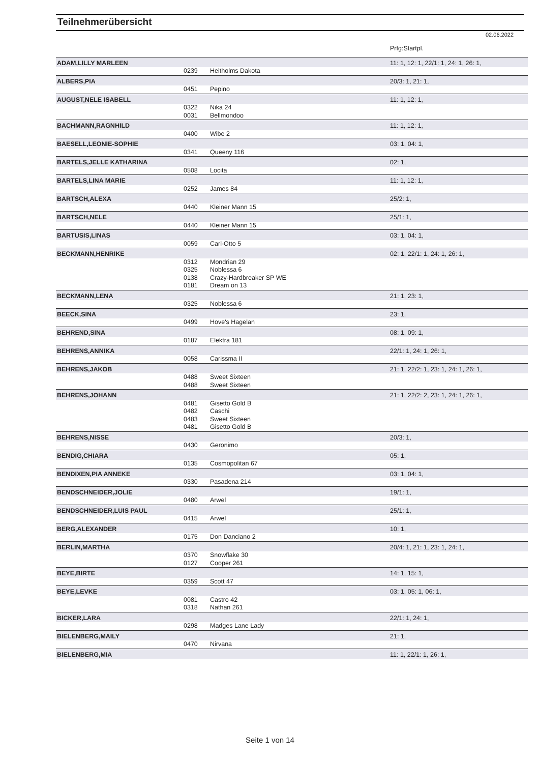Teilnehmerübersicht
02.06.2022
| | | | Prfg:Startpl. |
| ADAM,LILLY MARLEEN | | | 11: 1, 12: 1, 22/1: 1, 24: 1, 26: 1, |
| | 0239 | Heitholms Dakota | |
| ALBERS,PIA | | | 20/3: 1, 21: 1, |
| | 0451 | Pepino | |
| AUGUST,NELE ISABELL | | | 11: 1, 12: 1, |
| | 0322 | Nika 24 | |
| | 0031 | Bellmondoo | |
| BACHMANN,RAGNHILD | | | 11: 1, 12: 1, |
| | 0400 | Wibe 2 | |
| BAESELL,LEONIE-SOPHIE | | | 03: 1, 04: 1, |
| | 0341 | Queeny 116 | |
| BARTELS,JELLE KATHARINA | | | 02: 1, |
| | 0508 | Locita | |
| BARTELS,LINA MARIE | | | 11: 1, 12: 1, |
| | 0252 | James 84 | |
| BARTSCH,ALEXA | | | 25/2: 1, |
| | 0440 | Kleiner Mann 15 | |
| BARTSCH,NELE | | | 25/1: 1, |
| | 0440 | Kleiner Mann 15 | |
| BARTUSIS,LINAS | | | 03: 1, 04: 1, |
| | 0059 | Carl-Otto 5 | |
| BECKMANN,HENRIKE | | | 02: 1, 22/1: 1, 24: 1, 26: 1, |
| | 0312 | Mondrian 29 | |
| | 0325 | Noblessa 6 | |
| | 0138 | Crazy-Hardbreaker SP WE | |
| | 0181 | Dream on 13 | |
| BECKMANN,LENA | | | 21: 1, 23: 1, |
| | 0325 | Noblessa 6 | |
| BEECK,SINA | | | 23: 1, |
| | 0499 | Hove's Hagelan | |
| BEHREND,SINA | | | 08: 1, 09: 1, |
| | 0187 | Elektra 181 | |
| BEHRENS,ANNIKA | | | 22/1: 1, 24: 1, 26: 1, |
| | 0058 | Carissma II | |
| BEHRENS,JAKOB | | | 21: 1, 22/2: 1, 23: 1, 24: 1, 26: 1, |
| | 0488 | Sweet Sixteen | |
| | 0488 | Sweet Sixteen | |
| BEHRENS,JOHANN | | | 21: 1, 22/2: 2, 23: 1, 24: 1, 26: 1, |
| | 0481 | Gisetto Gold B | |
| | 0482 | Caschi | |
| | 0483 | Sweet Sixteen | |
| | 0481 | Gisetto Gold B | |
| BEHRENS,NISSE | | | 20/3: 1, |
| | 0430 | Geronimo | |
| BENDIG,CHIARA | | | 05: 1, |
| | 0135 | Cosmopolitan 67 | |
| BENDIXEN,PIA ANNEKE | | | 03: 1, 04: 1, |
| | 0330 | Pasadena 214 | |
| BENDSCHNEIDER,JOLIE | | | 19/1: 1, |
| | 0480 | Arwel | |
| BENDSCHNEIDER,LUIS PAUL | | | 25/1: 1, |
| | 0415 | Arwel | |
| BERG,ALEXANDER | | | 10: 1, |
| | 0175 | Don Danciano 2 | |
| BERLIN,MARTHA | | | 20/4: 1, 21: 1, 23: 1, 24: 1, |
| | 0370 | Snowflake 30 | |
| | 0127 | Cooper 261 | |
| BEYE,BIRTE | | | 14: 1, 15: 1, |
| | 0359 | Scott 47 | |
| BEYE,LEVKE | | | 03: 1, 05: 1, 06: 1, |
| | 0081 | Castro 42 | |
| | 0318 | Nathan 261 | |
| BICKER,LARA | | | 22/1: 1, 24: 1, |
| | 0298 | Madges Lane Lady | |
| BIELENBERG,MAILY | | | 21: 1, |
| | 0470 | Nirvana | |
| BIELENBERG,MIA | | | 11: 1, 22/1: 1, 26: 1, |
Seite 1 von 14